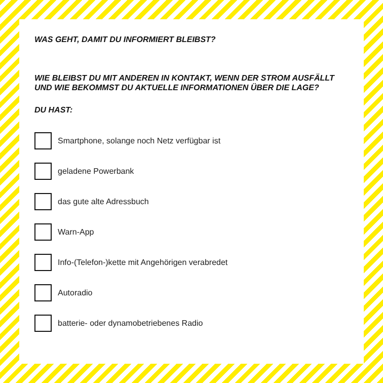WAS GEHT, DAMIT DU INFORMIERT BLEIBST?
WIE BLEIBST DU MIT ANDEREN IN KONTAKT, WENN DER STROM AUSFÄLLT UND WIE BEKOMMST DU AKTUELLE INFORMATIONEN ÜBER DIE LAGE?
DU HAST:
Smartphone, solange noch Netz verfügbar ist
geladene Powerbank
das gute alte Adressbuch
Warn-App
Info-(Telefon-)kette mit Angehörigen verabredet
Autoradio
batterie- oder dynamobetriebenes Radio